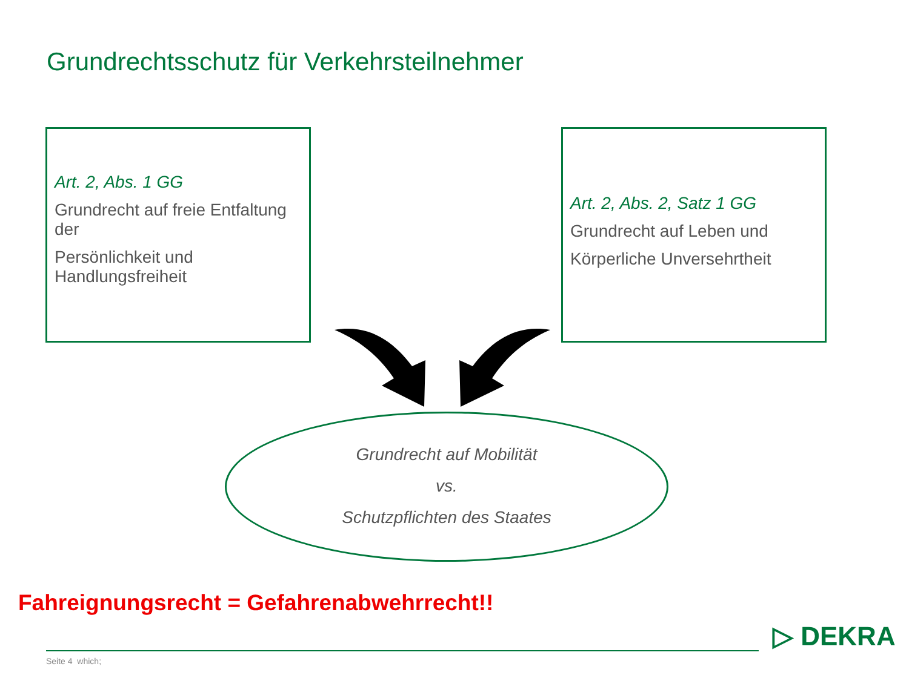Grundrechtsschutz für Verkehrsteilnehmer
Art. 2, Abs. 1 GG
Grundrecht auf freie Entfaltung der
Persönlichkeit und Handlungsfreiheit
Art. 2, Abs. 2, Satz 1 GG
Grundrecht auf Leben und
Körperliche Unversehrtheit
Grundrecht auf Mobilität
vs.
Schutzpflichten des Staates
Fahreignungsrecht = Gefahrenabwehrrecht!!
Seite 4 which;
▷ DEKRA